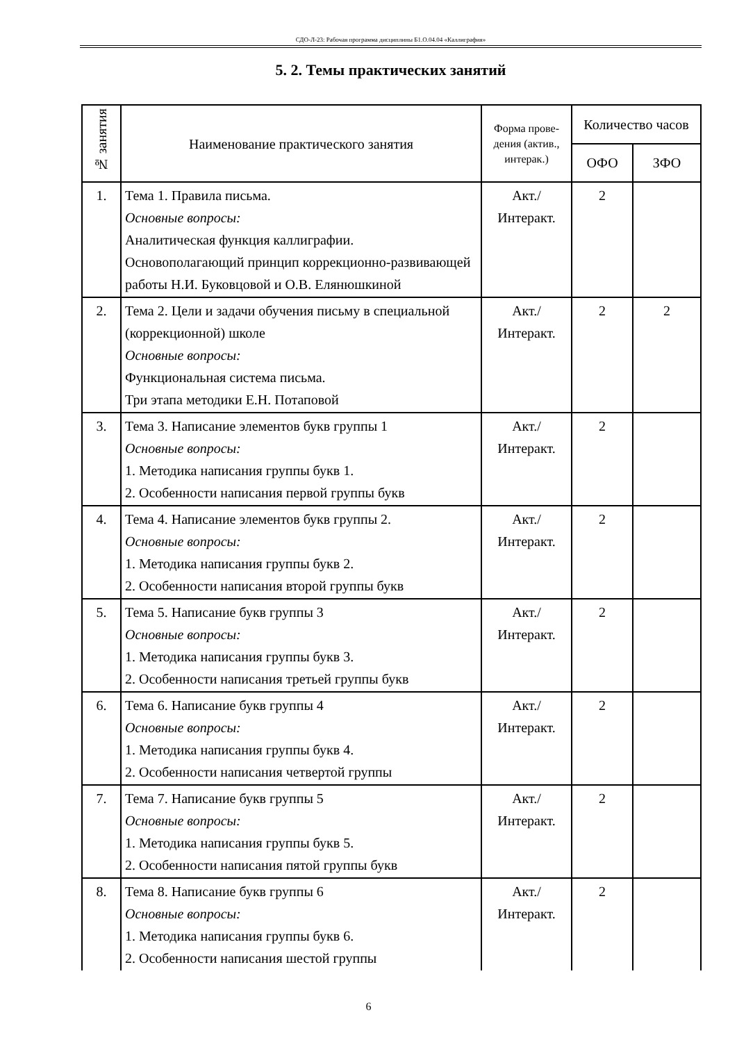СДО-Л-23: Рабочая программа дисциплины Б1.О.04.04 «Каллиграфия»
5. 2. Темы практических занятий
| № занятия | Наименование практического занятия | Форма прове-дения (актив., интерак.) | Количество часов | |
| --- | --- | --- | --- | --- |
| | | | ОФО | ЗФО |
| 1. | Тема 1. Правила письма. Основные вопросы: Аналитическая функция каллиграфии. Основополагающий принцип коррекционно-развивающей работы Н.И. Буковцовой и О.В. Елянюшкиной | Акт./ Интеракт. | 2 | |
| 2. | Тема 2. Цели и задачи обучения письму в специальной (коррекционной) школе Основные вопросы: Функциональная система письма. Три этапа методики Е.Н. Потаповой | Акт./ Интеракт. | 2 | 2 |
| 3. | Тема 3. Написание элементов букв группы 1 Основные вопросы: 1. Методика написания группы букв 1. 2. Особенности написания первой группы букв | Акт./ Интеракт. | 2 | |
| 4. | Тема 4. Написание элементов букв группы 2. Основные вопросы: 1. Методика написания группы букв 2. 2. Особенности написания второй группы букв | Акт./ Интеракт. | 2 | |
| 5. | Тема 5. Написание букв группы 3 Основные вопросы: 1. Методика написания группы букв 3. 2. Особенности написания третьей группы букв | Акт./ Интеракт. | 2 | |
| 6. | Тема 6. Написание букв группы 4 Основные вопросы: 1. Методика написания группы букв 4. 2. Особенности написания четвертой группы | Акт./ Интеракт. | 2 | |
| 7. | Тема 7. Написание букв группы 5 Основные вопросы: 1. Методика написания группы букв 5. 2. Особенности написания пятой группы букв | Акт./ Интеракт. | 2 | |
| 8. | Тема 8. Написание букв группы 6 Основные вопросы: 1. Методика написания группы букв 6. 2. Особенности написания шестой группы | Акт./ Интеракт. | 2 | |
6